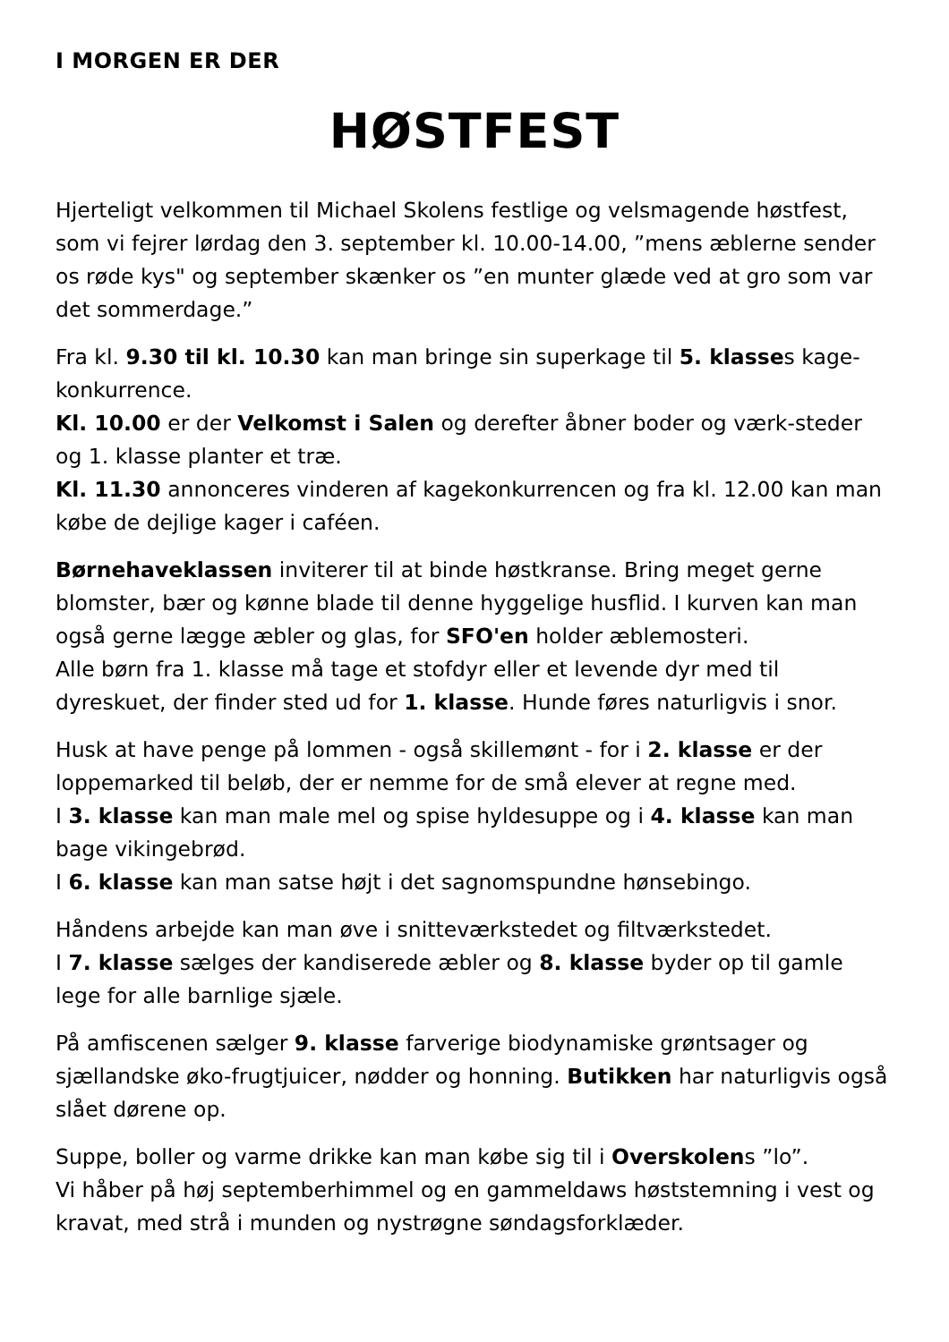I MORGEN ER DER
HØSTFEST
Hjerteligt velkommen til Michael Skolens festlige og velsmagende høstfest, som vi fejrer lørdag den 3. september kl. 10.00-14.00, ”mens æblerne sender os røde kys" og september skænker os ”en munter glæde ved at gro som var det sommerdage.”
Fra kl. 9.30 til kl. 10.30 kan man bringe sin superkage til 5. klasses kage-konkurrence.
Kl. 10.00 er der Velkomst i Salen og derefter åbner boder og værk-steder og 1. klasse planter et træ.
Kl. 11.30 annonceres vinderen af kagekonkurrencen og fra kl. 12.00 kan man købe de dejlige kager i caféen.
Børnehaveklassen inviterer til at binde høstkranse. Bring meget gerne blomster, bær og kønne blade til denne hyggelige husflid. I kurven kan man også gerne lægge æbler og glas, for SFO'en holder æblemosteri.
Alle børn fra 1. klasse må tage et stofdyr eller et levende dyr med til dyreskuet, der finder sted ud for 1. klasse. Hunde føres naturligvis i snor.
Husk at have penge på lommen - også skillemønt - for i 2. klasse er der loppemarked til beløb, der er nemme for de små elever at regne med.
I 3. klasse kan man male mel og spise hyldesuppe og i 4. klasse kan man bage vikingebrød.
I 6. klasse kan man satse højt i det sagnomspundne hønsebingo.
Håndens arbejde kan man øve i snitteværkstedet og filtværkstedet.
I 7. klasse sælges der kandiserede æbler og 8. klasse byder op til gamle lege for alle barnlige sjæle.
På amfiscenen sælger 9. klasse farverige biodynamiske grøntsager og sjællandske øko-frugtjuicer, nødder og honning. Butikken har naturligvis også slået dørene op.
Suppe, boller og varme drikke kan man købe sig til i Overskolens ”lo”.
Vi håber på høj septemberhimmel og en gammeldaws høststemning i vest og kravat, med strå i munden og nystrøgne søndagsforklæder.